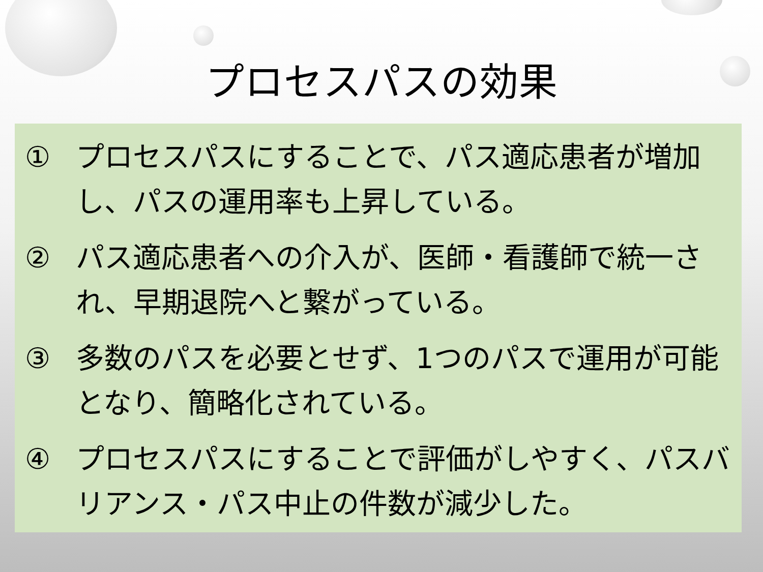プロセスパスの効果
① プロセスパスにすることで、パス適応患者が増加し、パスの運用率も上昇している。
② パス適応患者への介入が、医師・看護師で統一され、早期退院へと繋がっている。
③ 多数のパスを必要とせず、1つのパスで運用が可能となり、簡略化されている。
④ プロセスパスにすることで評価がしやすく、パスバリアンス・パス中止の件数が減少した。